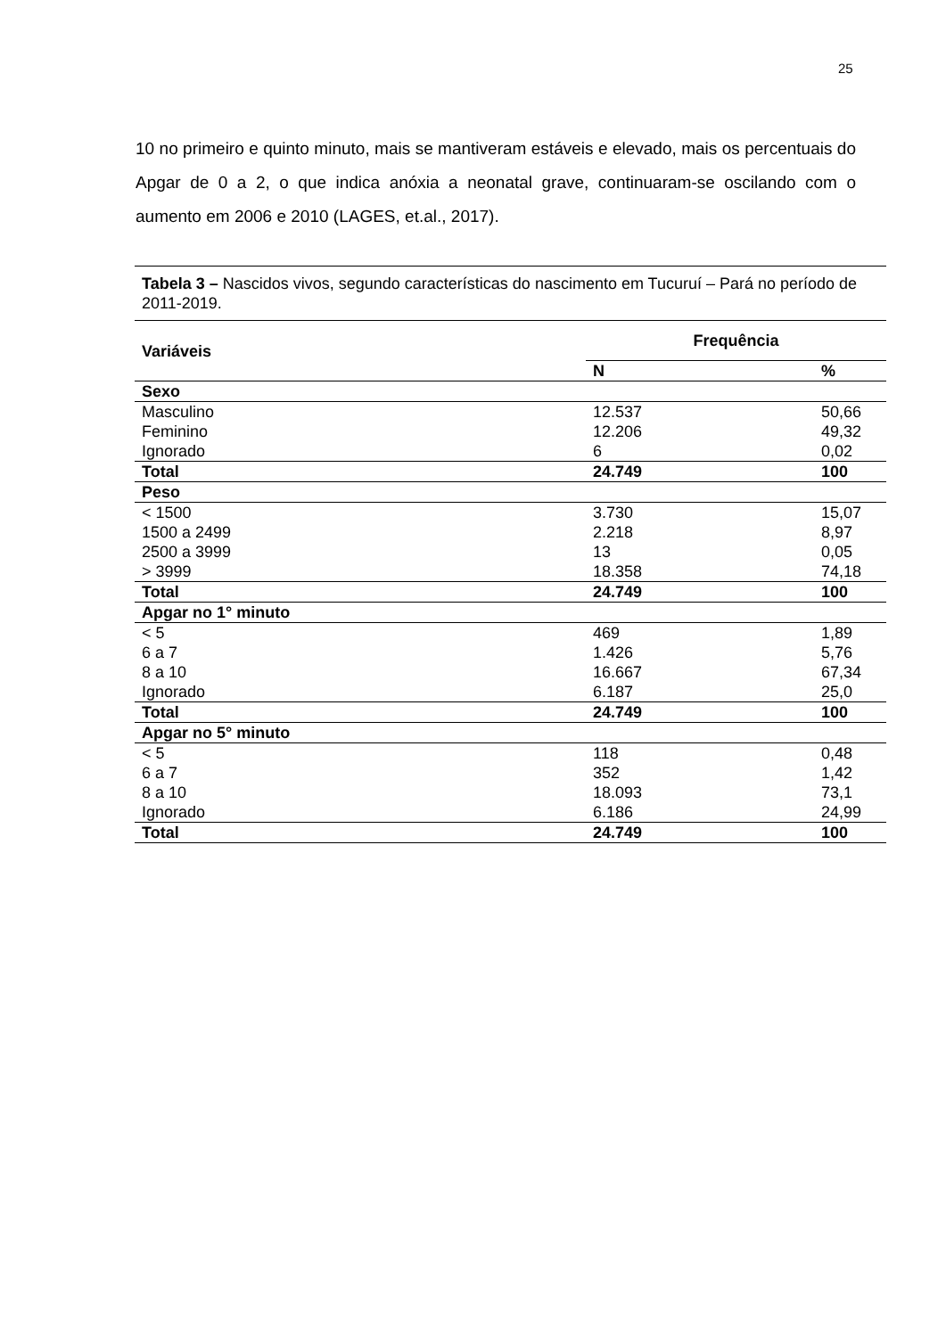25
10 no primeiro e quinto minuto, mais se mantiveram estáveis e elevado, mais os percentuais do Apgar de 0 a 2, o que indica anóxia a neonatal grave, continuaram-se oscilando com o aumento em 2006 e 2010 (LAGES, et.al., 2017).
Tabela 3 – Nascidos vivos, segundo características do nascimento em Tucuruí – Pará no período de 2011-2019.
| Variáveis | Frequência | |
| --- | --- | --- |
| | N | % |
| Sexo | | |
| Masculino | 12.537 | 50,66 |
| Feminino | 12.206 | 49,32 |
| Ignorado | 6 | 0,02 |
| Total | 24.749 | 100 |
| Peso | | |
| < 1500 | 3.730 | 15,07 |
| 1500 a 2499 | 2.218 | 8,97 |
| 2500 a 3999 | 13 | 0,05 |
| > 3999 | 18.358 | 74,18 |
| Total | 24.749 | 100 |
| Apgar no 1° minuto | | |
| < 5 | 469 | 1,89 |
| 6 a 7 | 1.426 | 5,76 |
| 8 a 10 | 16.667 | 67,34 |
| Ignorado | 6.187 | 25,0 |
| Total | 24.749 | 100 |
| Apgar no 5° minuto | | |
| < 5 | 118 | 0,48 |
| 6 a 7 | 352 | 1,42 |
| 8 a 10 | 18.093 | 73,1 |
| Ignorado | 6.186 | 24,99 |
| Total | 24.749 | 100 |